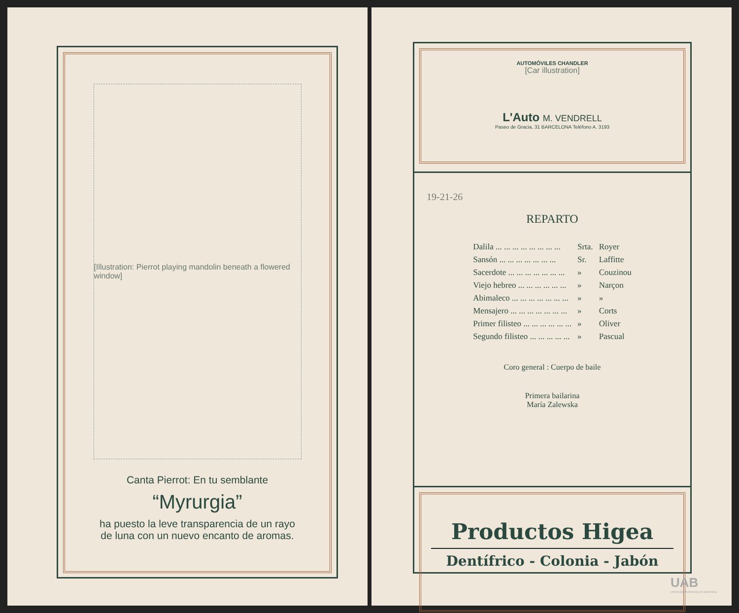[Illustration: Pierrot playing mandolin beneath a flowered window]
Canta Pierrot: En tu semblante
“Myrurgia”
ha puesto la leve transparencia de un rayo
de luna con un nuevo encanto de aromas.
AUTOMÓVILES CHANDLER
[Car illustration]
L'Auto M. VENDRELL
Paseo de Gracia, 31 BARCELONA Teléfono A. 3193
19-21-26
REPARTO
| Dalila ... ... ... ... ... ... ... ... | Srta. | Royer |
| Sansón ... ... ... ... ... ... ... | Sr. | Laffitte |
| Sacerdote ... ... ... ... ... ... ... | » | Couzinou |
| Viejo hebreo ... ... ... ... ... ... | » | Narçon |
| Abimaleco ... ... ... ... ... ... ... | » | » |
| Mensajero ... ... ... ... ... ... ... | » | Corts |
| Primer filisteo ... ... ... ... ... ... | » | Oliver |
| Segundo filisteo ... ... ... ... ... | » | Pascual |
Coro general : Cuerpo de baile
Primera bailarina
María Zalewska
Productos Higea
Dentífrico - Colonia - Jabón
UAB
Universitat Autònoma de Barcelona